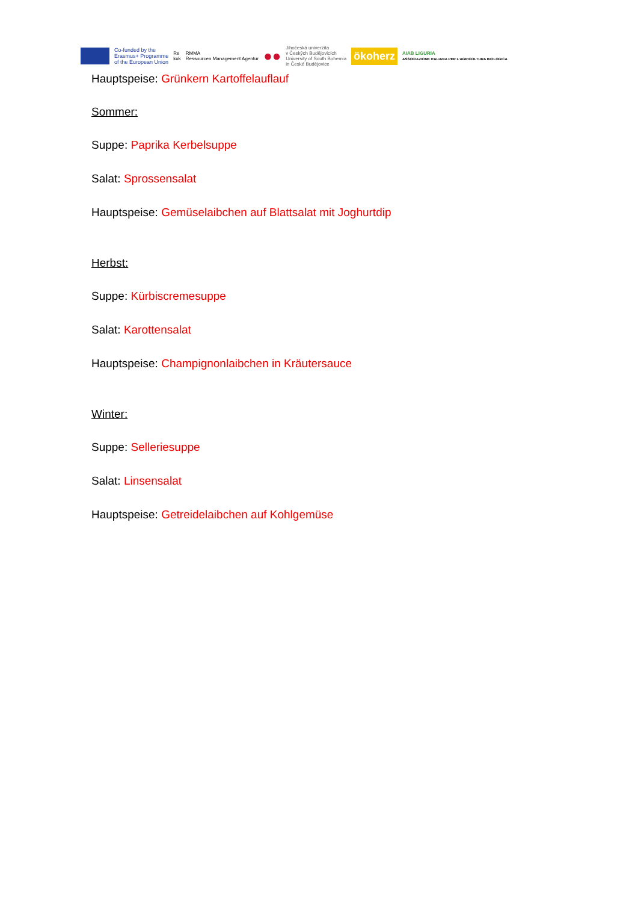Co-funded by the
Erasmus+ Programme
of the European Union
Re
kuk
RMMA
Ressourcen Management Agentur
●●
Jihočeská univerzita
v Českých Budějovicích
University of South Bohemia
in České Budějovice
ökoherz
AIAB LIGURIA
ASSOCIAZIONE ITALIANA PER L'AGRICOLTURA BIOLOGICA
Hauptspeise: Grünkern Kartoffelauflauf
Sommer:
Suppe: Paprika Kerbelsuppe
Salat: Sprossensalat
Hauptspeise: Gemüselaibchen auf Blattsalat mit Joghurtdip
Herbst:
Suppe: Kürbiscremesuppe
Salat: Karottensalat
Hauptspeise: Champignonlaibchen in Kräutersauce
Winter:
Suppe: Selleriesuppe
Salat: Linsensalat
Hauptspeise: Getreidelaibchen auf Kohlgemüse